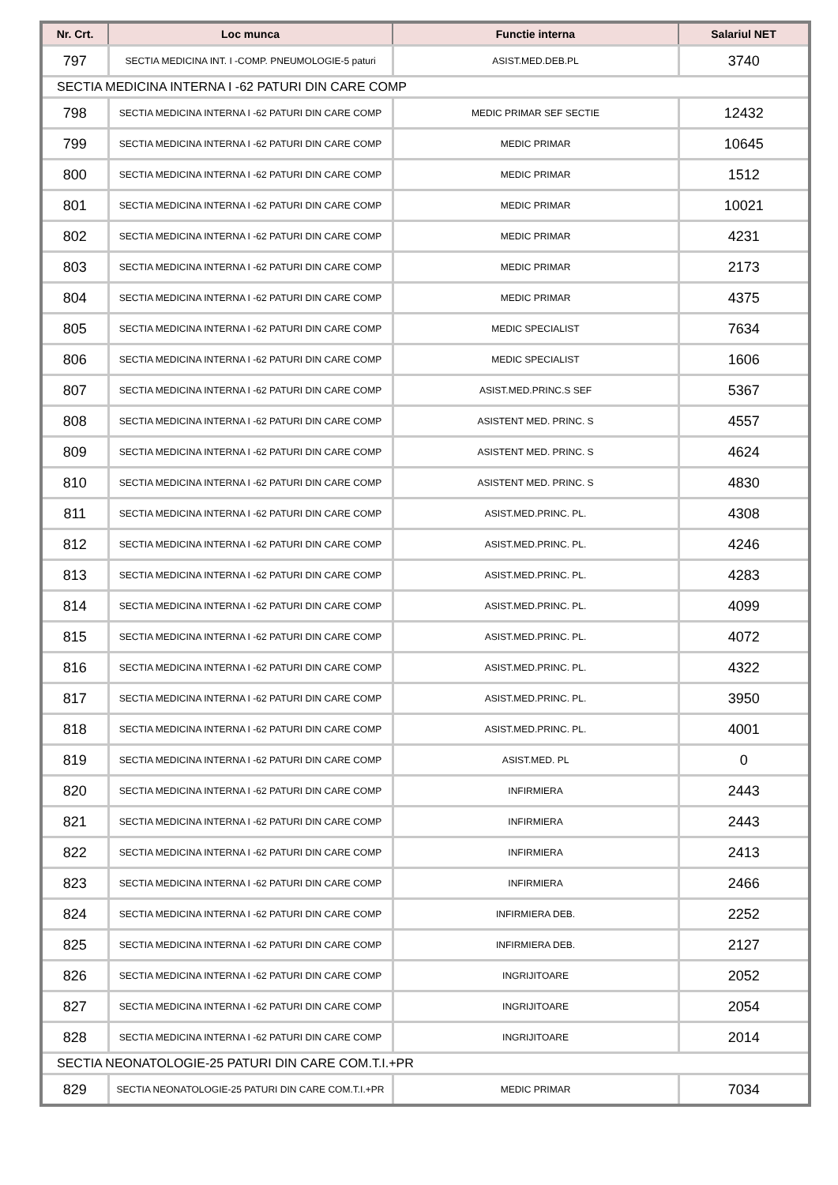| Nr. Crt. | Loc munca | Functie interna | Salariul NET |
| --- | --- | --- | --- |
| 797 | SECTIA MEDICINA INT. I -COMP. PNEUMOLOGIE-5 paturi | ASIST.MED.DEB.PL | 3740 |
| SECTIA MEDICINA INTERNA I -62 PATURI DIN CARE COMP | | | |
| 798 | SECTIA MEDICINA INTERNA I -62 PATURI DIN CARE COMP | MEDIC PRIMAR SEF SECTIE | 12432 |
| 799 | SECTIA MEDICINA INTERNA I -62 PATURI DIN CARE COMP | MEDIC PRIMAR | 10645 |
| 800 | SECTIA MEDICINA INTERNA I -62 PATURI DIN CARE COMP | MEDIC PRIMAR | 1512 |
| 801 | SECTIA MEDICINA INTERNA I -62 PATURI DIN CARE COMP | MEDIC PRIMAR | 10021 |
| 802 | SECTIA MEDICINA INTERNA I -62 PATURI DIN CARE COMP | MEDIC PRIMAR | 4231 |
| 803 | SECTIA MEDICINA INTERNA I -62 PATURI DIN CARE COMP | MEDIC PRIMAR | 2173 |
| 804 | SECTIA MEDICINA INTERNA I -62 PATURI DIN CARE COMP | MEDIC PRIMAR | 4375 |
| 805 | SECTIA MEDICINA INTERNA I -62 PATURI DIN CARE COMP | MEDIC SPECIALIST | 7634 |
| 806 | SECTIA MEDICINA INTERNA I -62 PATURI DIN CARE COMP | MEDIC SPECIALIST | 1606 |
| 807 | SECTIA MEDICINA INTERNA I -62 PATURI DIN CARE COMP | ASIST.MED.PRINC.S SEF | 5367 |
| 808 | SECTIA MEDICINA INTERNA I -62 PATURI DIN CARE COMP | ASISTENT MED. PRINC. S | 4557 |
| 809 | SECTIA MEDICINA INTERNA I -62 PATURI DIN CARE COMP | ASISTENT MED. PRINC. S | 4624 |
| 810 | SECTIA MEDICINA INTERNA I -62 PATURI DIN CARE COMP | ASISTENT MED. PRINC. S | 4830 |
| 811 | SECTIA MEDICINA INTERNA I -62 PATURI DIN CARE COMP | ASIST.MED.PRINC. PL. | 4308 |
| 812 | SECTIA MEDICINA INTERNA I -62 PATURI DIN CARE COMP | ASIST.MED.PRINC. PL. | 4246 |
| 813 | SECTIA MEDICINA INTERNA I -62 PATURI DIN CARE COMP | ASIST.MED.PRINC. PL. | 4283 |
| 814 | SECTIA MEDICINA INTERNA I -62 PATURI DIN CARE COMP | ASIST.MED.PRINC. PL. | 4099 |
| 815 | SECTIA MEDICINA INTERNA I -62 PATURI DIN CARE COMP | ASIST.MED.PRINC. PL. | 4072 |
| 816 | SECTIA MEDICINA INTERNA I -62 PATURI DIN CARE COMP | ASIST.MED.PRINC. PL. | 4322 |
| 817 | SECTIA MEDICINA INTERNA I -62 PATURI DIN CARE COMP | ASIST.MED.PRINC. PL. | 3950 |
| 818 | SECTIA MEDICINA INTERNA I -62 PATURI DIN CARE COMP | ASIST.MED.PRINC. PL. | 4001 |
| 819 | SECTIA MEDICINA INTERNA I -62 PATURI DIN CARE COMP | ASIST.MED. PL | 0 |
| 820 | SECTIA MEDICINA INTERNA I -62 PATURI DIN CARE COMP | INFIRMIERA | 2443 |
| 821 | SECTIA MEDICINA INTERNA I -62 PATURI DIN CARE COMP | INFIRMIERA | 2443 |
| 822 | SECTIA MEDICINA INTERNA I -62 PATURI DIN CARE COMP | INFIRMIERA | 2413 |
| 823 | SECTIA MEDICINA INTERNA I -62 PATURI DIN CARE COMP | INFIRMIERA | 2466 |
| 824 | SECTIA MEDICINA INTERNA I -62 PATURI DIN CARE COMP | INFIRMIERA DEB. | 2252 |
| 825 | SECTIA MEDICINA INTERNA I -62 PATURI DIN CARE COMP | INFIRMIERA DEB. | 2127 |
| 826 | SECTIA MEDICINA INTERNA I -62 PATURI DIN CARE COMP | INGRIJITOARE | 2052 |
| 827 | SECTIA MEDICINA INTERNA I -62 PATURI DIN CARE COMP | INGRIJITOARE | 2054 |
| 828 | SECTIA MEDICINA INTERNA I -62 PATURI DIN CARE COMP | INGRIJITOARE | 2014 |
| SECTIA NEONATOLOGIE-25 PATURI DIN CARE COM.T.I.+PR | | | |
| 829 | SECTIA NEONATOLOGIE-25 PATURI DIN CARE COM.T.I.+PR | MEDIC PRIMAR | 7034 |